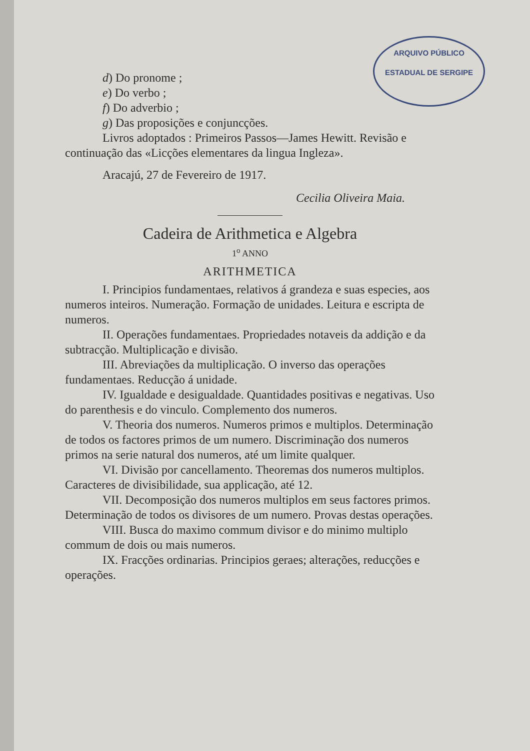ARQUIVO PÚBLICO
ESTADUAL DE SERGIPE
d) Do pronome ;
e) Do verbo ;
f) Do adverbio ;
g) Das proposições e conjuncções.
Livros adoptados : Primeiros Passos—James Hewitt. Revisão e continuação das «Licções elementares da lingua Ingleza».
Aracajú, 27 de Fevereiro de 1917.
Cecilia Oliveira Maia.
Cadeira de Arithmetica e Algebra
1<sup>o</sup> ANNO
ARITHMETICA
I. Principios fundamentaes, relativos á grandeza e suas especies, aos numeros inteiros. Numeração. Formação de unidades. Leitura e escripta de numeros.
II. Operações fundamentaes. Propriedades notaveis da addição e da subtracção. Multiplicação e divisão.
III. Abreviações da multiplicação. O inverso das operações fundamentaes. Reducção á unidade.
IV. Igualdade e desigualdade. Quantidades positivas e negativas. Uso do parenthesis e do vinculo. Complemento dos numeros.
V. Theoria dos numeros. Numeros primos e multiplos. Determinação de todos os factores primos de um numero. Discriminação dos numeros primos na serie natural dos numeros, até um limite qualquer.
VI. Divisão por cancellamento. Theoremas dos numeros multiplos. Caracteres de divisibilidade, sua applicação, até 12.
VII. Decomposição dos numeros multiplos em seus factores primos. Determinação de todos os divisores de um numero. Provas destas operações.
VIII. Busca do maximo commum divisor e do minimo multiplo commum de dois ou mais numeros.
IX. Fracções ordinarias. Principios geraes; alterações, reducções e operações.